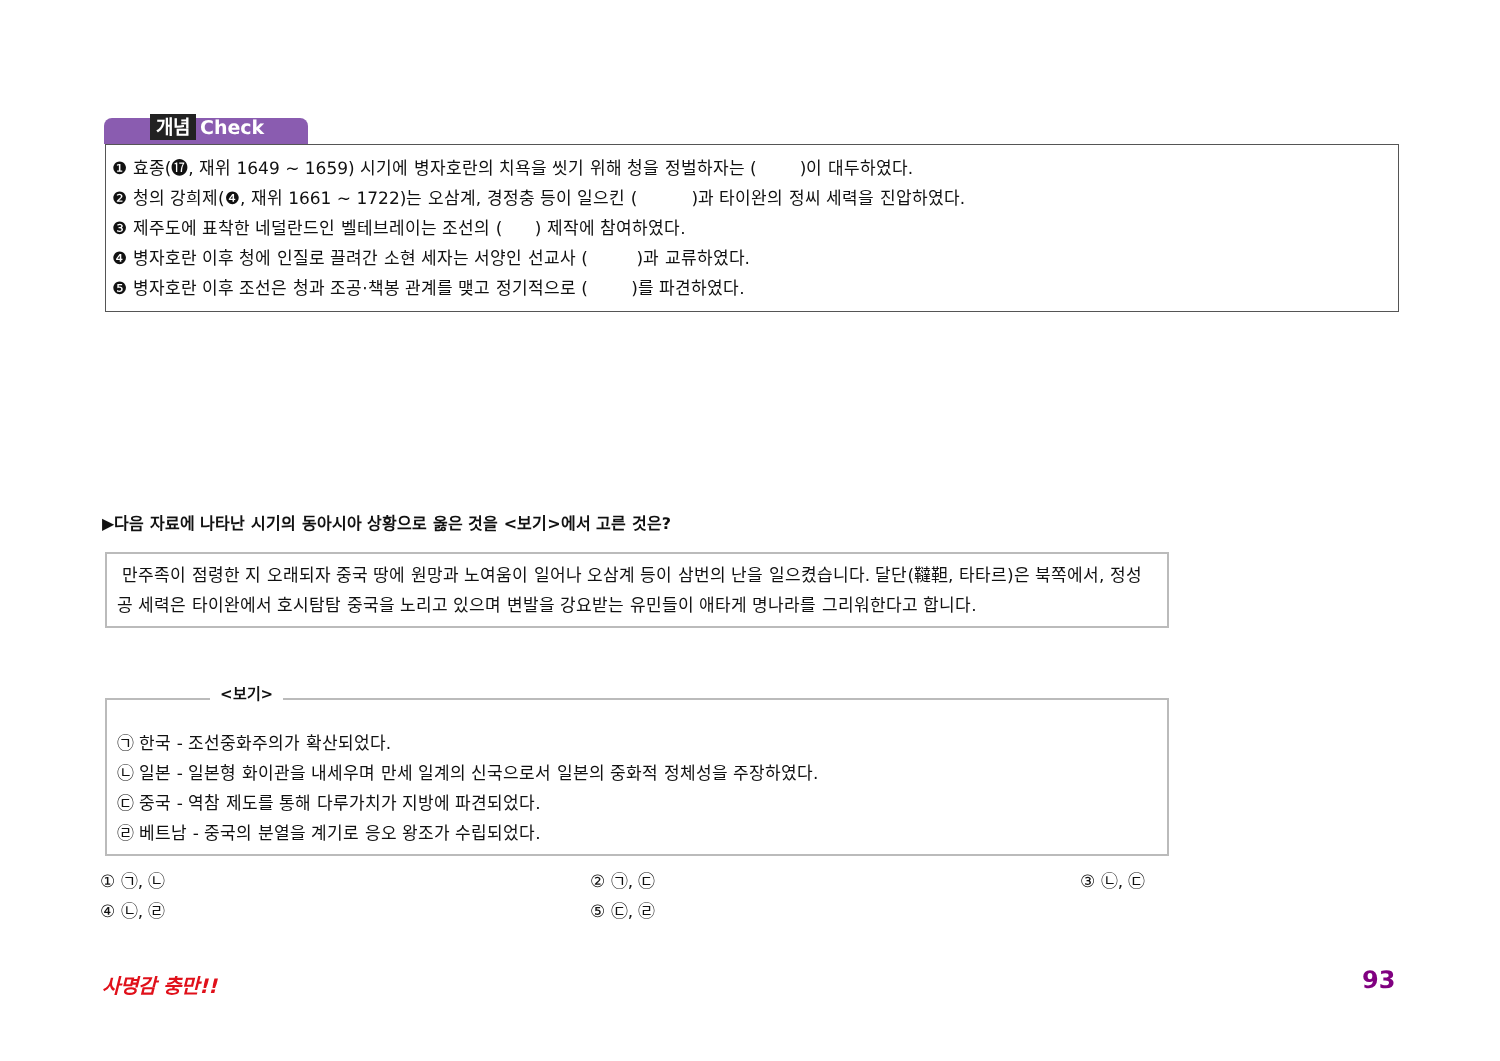개념 Check
❶ 효종(⓱, 재위 1649 ~ 1659) 시기에 병자호란의 치욕을 씻기 위해 청을 정벌하자는 ( )이 대두하였다.
❷ 청의 강희제(❹, 재위 1661 ~ 1722)는 오삼계, 경정충 등이 일으킨 ( )과 타이완의 정씨 세력을 진압하였다.
❸ 제주도에 표착한 네덜란드인 벨테브레이는 조선의 ( ) 제작에 참여하였다.
❹ 병자호란 이후 청에 인질로 끌려간 소현 세자는 서양인 선교사 ( )과 교류하였다.
❺ 병자호란 이후 조선은 청과 조공·책봉 관계를 맺고 정기적으로 ( )를 파견하였다.
▶다음 자료에 나타난 시기의 동아시아 상황으로 옳은 것을 <보기>에서 고른 것은?
만주족이 점령한 지 오래되자 중국 땅에 원망과 노여움이 일어나 오삼계 등이 삼번의 난을 일으켰습니다. 달단(韃靼, 타타르)은 북쪽에서, 정성공 세력은 타이완에서 호시탐탐 중국을 노리고 있으며 변발을 강요받는 유민들이 애타게 명나라를 그리워한다고 합니다.
㉠ 한국 - 조선중화주의가 확산되었다.
㉡ 일본 - 일본형 화이관을 내세우며 만세 일계의 신국으로서 일본의 중화적 정체성을 주장하였다.
㉢ 중국 - 역참 제도를 통해 다루가치가 지방에 파견되었다.
㉣ 베트남 - 중국의 분열을 계기로 응오 왕조가 수립되었다.
<보기>
① ㉠, ㉡ ② ㉠, ㉢ ③ ㉡, ㉢
④ ㉡, ㉣ ⑤ ㉢, ㉣
사명감 충만!! 93